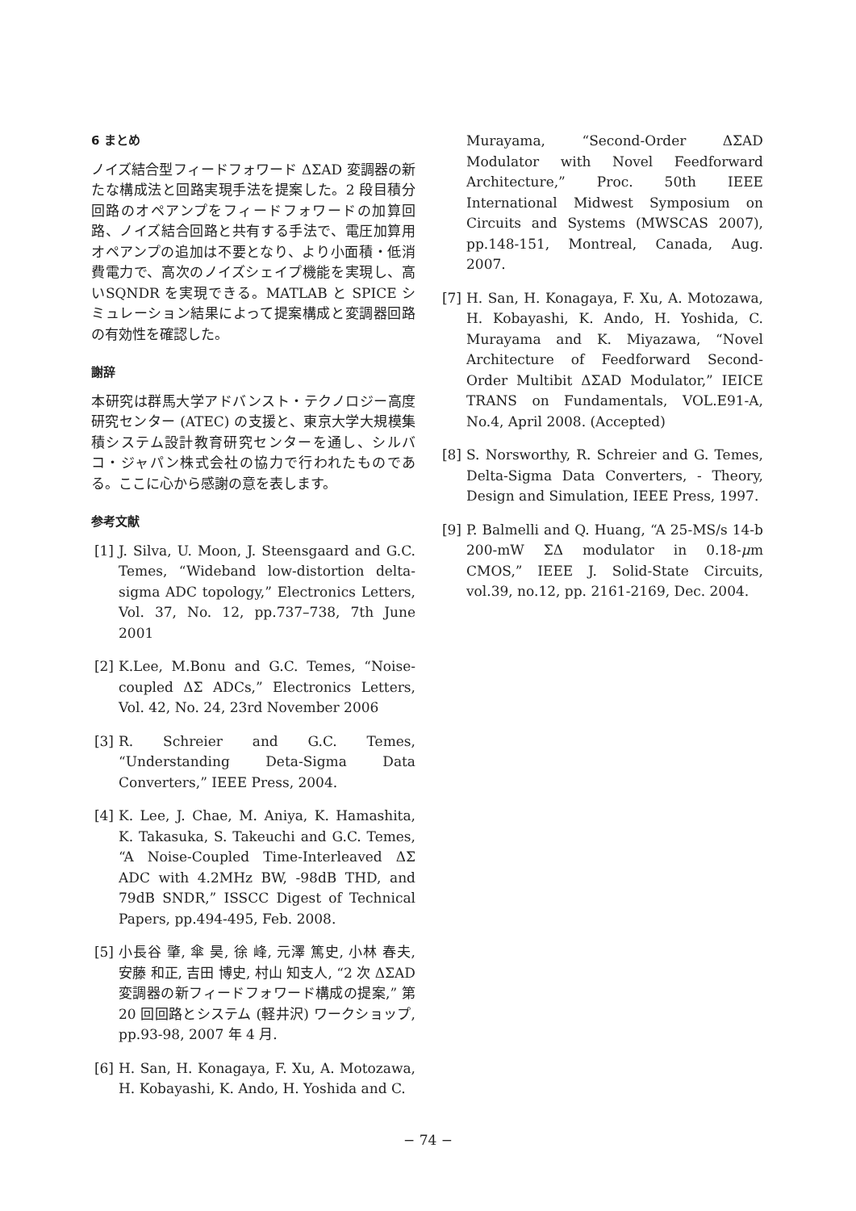6 まとめ
ノイズ結合型フィードフォワード ΔΣAD 変調器の新たな構成法と回路実現手法を提案した。2 段目積分回路のオペアンプをフィードフォワードの加算回路、ノイズ結合回路と共有する手法で、電圧加算用オペアンプの追加は不要となり、より小面積・低消費電力で、高次のノイズシェイプ機能を実現し、高いSQNDR を実現できる。MATLAB と SPICE シミュレーション結果によって提案構成と変調器回路の有効性を確認した。
謝辞
本研究は群馬大学アドバンスト・テクノロジー高度研究センター (ATEC) の支援と、東京大学大規模集積システム設計教育研究センターを通し、シルバコ・ジャパン株式会社の協力で行われたものである。ここに心から感謝の意を表します。
参考文献
[1] J. Silva, U. Moon, J. Steensgaard and G.C. Temes, “Wideband low-distortion delta-sigma ADC topology,” Electronics Letters, Vol. 37, No. 12, pp.737–738, 7th June 2001
[2] K.Lee, M.Bonu and G.C. Temes, “Noise-coupled ΔΣ ADCs,” Electronics Letters, Vol. 42, No. 24, 23rd November 2006
[3] R. Schreier and G.C. Temes, “Understanding Deta-Sigma Data Converters,” IEEE Press, 2004.
[4] K. Lee, J. Chae, M. Aniya, K. Hamashita, K. Takasuka, S. Takeuchi and G.C. Temes, “A Noise-Coupled Time-Interleaved ΔΣ ADC with 4.2MHz BW, -98dB THD, and 79dB SNDR,” ISSCC Digest of Technical Papers, pp.494-495, Feb. 2008.
[5] 小長谷 肇, 傘 昊, 徐 峰, 元澤 篤史, 小林 春夫, 安藤 和正, 吉田 博史, 村山 知支人, “2 次 ΔΣAD 変調器の新フィードフォワード構成の提案,” 第 20 回回路とシステム (軽井沢) ワークショップ, pp.93-98, 2007 年 4 月.
[6] H. San, H. Konagaya, F. Xu, A. Motozawa, H. Kobayashi, K. Ando, H. Yoshida and C.
Murayama, “Second-Order ΔΣAD Modulator with Novel Feedforward Architecture,” Proc. 50th IEEE International Midwest Symposium on Circuits and Systems (MWSCAS 2007), pp.148-151, Montreal, Canada, Aug. 2007.
[7] H. San, H. Konagaya, F. Xu, A. Motozawa, H. Kobayashi, K. Ando, H. Yoshida, C. Murayama and K. Miyazawa, “Novel Architecture of Feedforward Second-Order Multibit ΔΣAD Modulator,” IEICE TRANS on Fundamentals, VOL.E91-A, No.4, April 2008. (Accepted)
[8] S. Norsworthy, R. Schreier and G. Temes, Delta-Sigma Data Converters, - Theory, Design and Simulation, IEEE Press, 1997.
[9] P. Balmelli and Q. Huang, “A 25-MS/s 14-b 200-mW ΣΔ modulator in 0.18-μm CMOS,” IEEE J. Solid-State Circuits, vol.39, no.12, pp. 2161-2169, Dec. 2004.
− 74 −